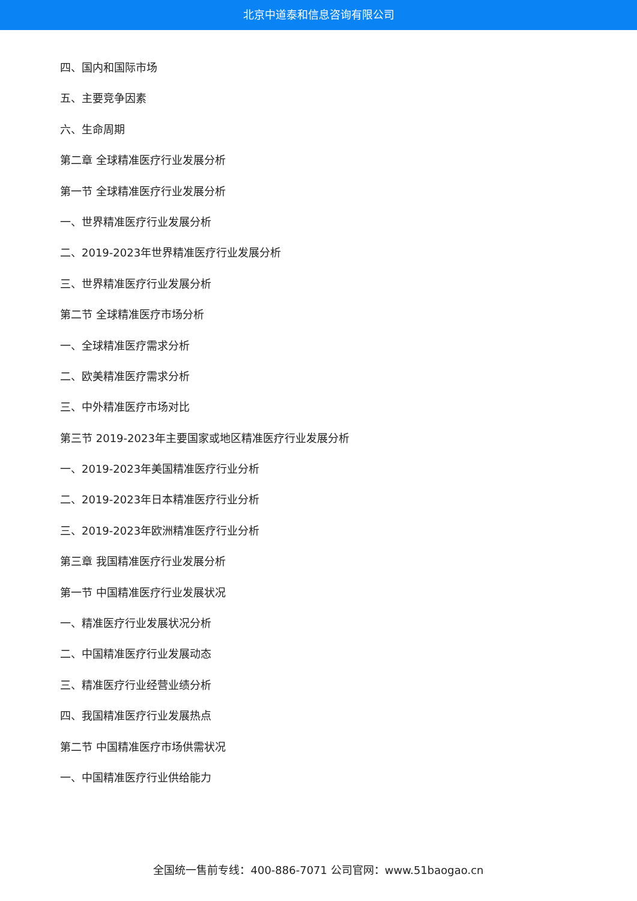北京中道泰和信息咨询有限公司
四、国内和国际市场
五、主要竞争因素
六、生命周期
第二章 全球精准医疗行业发展分析
第一节 全球精准医疗行业发展分析
一、世界精准医疗行业发展分析
二、2019-2023年世界精准医疗行业发展分析
三、世界精准医疗行业发展分析
第二节 全球精准医疗市场分析
一、全球精准医疗需求分析
二、欧美精准医疗需求分析
三、中外精准医疗市场对比
第三节 2019-2023年主要国家或地区精准医疗行业发展分析
一、2019-2023年美国精准医疗行业分析
二、2019-2023年日本精准医疗行业分析
三、2019-2023年欧洲精准医疗行业分析
第三章 我国精准医疗行业发展分析
第一节 中国精准医疗行业发展状况
一、精准医疗行业发展状况分析
二、中国精准医疗行业发展动态
三、精准医疗行业经营业绩分析
四、我国精准医疗行业发展热点
第二节 中国精准医疗市场供需状况
一、中国精准医疗行业供给能力
全国统一售前专线：400-886-7071 公司官网：www.51baogao.cn